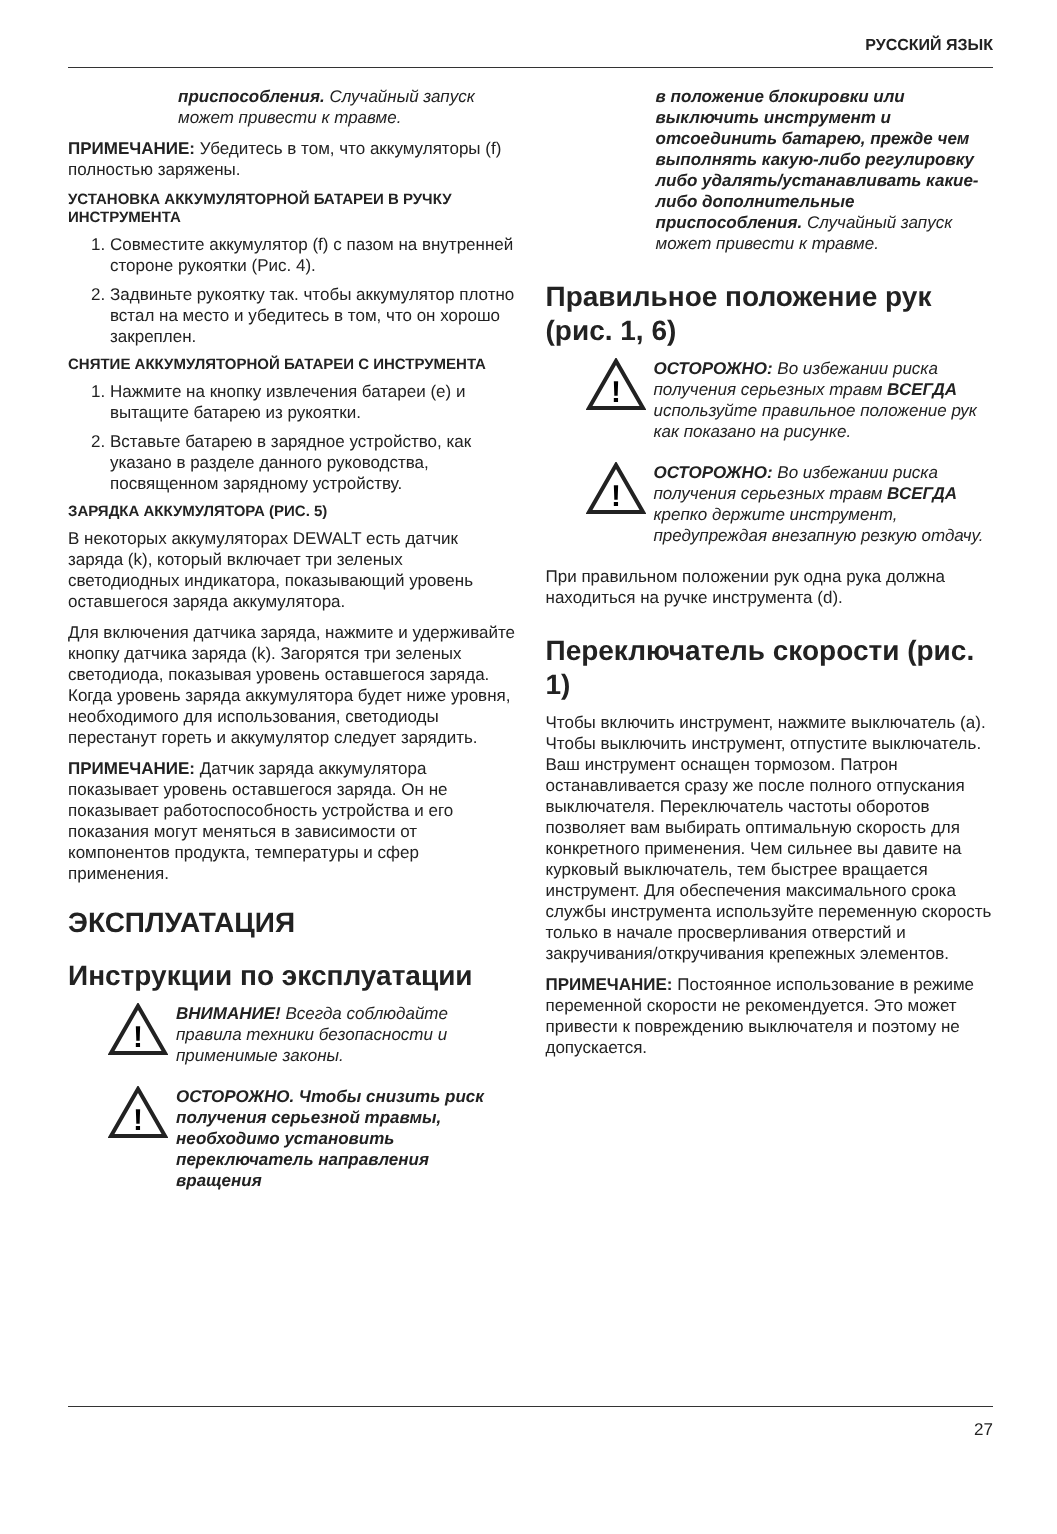РУССКИЙ ЯЗЫК
приспособления. Случайный запуск может привести к травме.
ПРИМЕЧАНИЕ: Убедитесь в том, что аккумуляторы (f) полностью заряжены.
УСТАНОВКА АККУМУЛЯТОРНОЙ БАТАРЕИ В РУЧКУ ИНСТРУМЕНТА
1. Совместите аккумулятор (f) с пазом на внутренней стороне рукоятки (Рис. 4).
2. Задвиньте рукоятку так. чтобы аккумулятор плотно встал на место и убедитесь в том, что он хорошо закреплен.
СНЯТИЕ АККУМУЛЯТОРНОЙ БАТАРЕИ С ИНСТРУМЕНТА
1. Нажмите на кнопку извлечения батареи (e) и вытащите батарею из рукоятки.
2. Вставьте батарею в зарядное устройство, как указано в разделе данного руководства, посвященном зарядному устройству.
ЗАРЯДКА АККУМУЛЯТОРА (РИС. 5)
В некоторых аккумуляторах DEWALT есть датчик заряда (k), который включает три зеленых светодиодных индикатора, показывающий уровень оставшегося заряда аккумулятора.
Для включения датчика заряда, нажмите и удерживайте кнопку датчика заряда (k). Загорятся три зеленых светодиода, показывая уровень оставшегося заряда. Когда уровень заряда аккумулятора будет ниже уровня, необходимого для использования, светодиоды перестанут гореть и аккумулятор следует зарядить.
ПРИМЕЧАНИЕ: Датчик заряда аккумулятора показывает уровень оставшегося заряда. Он не показывает работоспособность устройства и его показания могут меняться в зависимости от компонентов продукта, температуры и сфер применения.
ЭКСПЛУАТАЦИЯ
Инструкции по эксплуатации
!
ВНИМАНИЕ! Всегда соблюдайте правила техники безопасности и применимые законы.
!
ОСТОРОЖНО. Чтобы снизить риск получения серьезной травмы, необходимо установить переключатель направления вращения
в положение блокировки или выключить инструмент и отсоединить батарею, прежде чем выполнять какую-либо регулировку либо удалять/устанавливать какие-либо дополнительные приспособления. Случайный запуск может привести к травме.
Правильное положение рук (рис. 1, 6)
!
ОСТОРОЖНО: Во избежании риска получения серьезных травм ВСЕГДА используйте правильное положение рук как показано на рисунке.
!
ОСТОРОЖНО: Во избежании риска получения серьезных травм ВСЕГДА крепко держите инструмент, предупреждая внезапную резкую отдачу.
При правильном положении рук одна рука должна находиться на ручке инструмента (d).
Переключатель скорости (рис. 1)
Чтобы включить инструмент, нажмите выключатель (a). Чтобы выключить инструмент, отпустите выключатель. Ваш инструмент оснащен тормозом. Патрон останавливается сразу же после полного отпускания выключателя. Переключатель частоты оборотов позволяет вам выбирать оптимальную скорость для конкретного применения. Чем сильнее вы давите на курковый выключатель, тем быстрее вращается инструмент. Для обеспечения максимального срока службы инструмента используйте переменную скорость только в начале просверливания отверстий и закручивания/откручивания крепежных элементов.
ПРИМЕЧАНИЕ: Постоянное использование в режиме переменной скорости не рекомендуется. Это может привести к повреждению выключателя и поэтому не допускается.
27